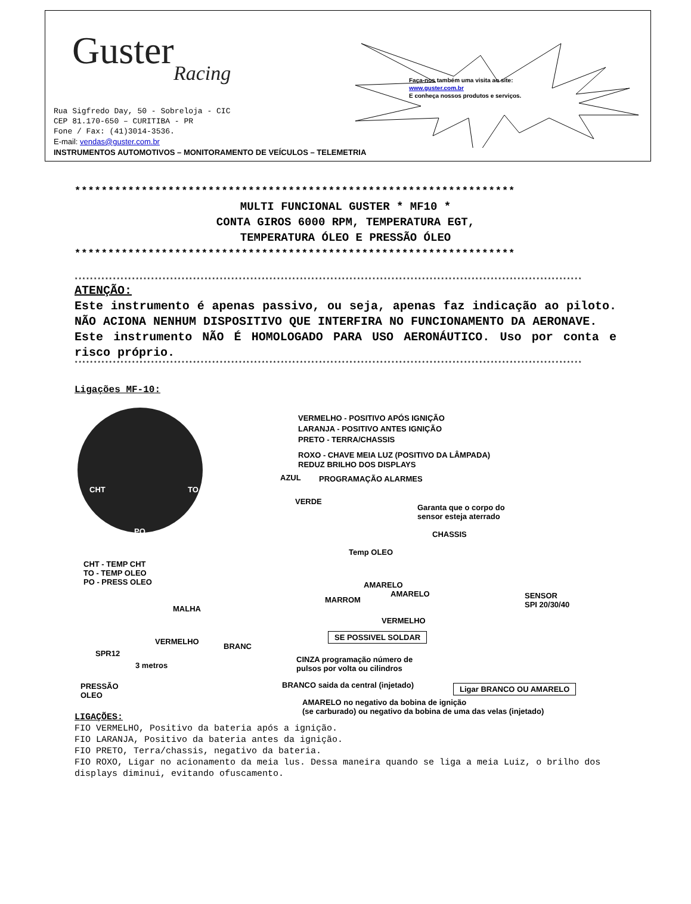Guster
Racing
Faça-nos também uma visita ao site:
www.guster.com.br
E conheça nossos produtos e serviços.
Rua Sigfredo Day, 50 - Sobreloja - CIC
CEP 81.170-650 – CURITIBA - PR
Fone / Fax: (41)3014-3536.
E-mail: vendas@guster.com.br
INSTRUMENTOS AUTOMOTIVOS – MONITORAMENTO DE VEÍCULOS – TELEMETRIA
******************************************************************
MULTI FUNCIONAL GUSTER * MF10 *
CONTA GIROS 6000 RPM, TEMPERATURA EGT,
TEMPERATURA ÓLEO E PRESSÃO ÓLEO
******************************************************************
*************************************************************************************************************************************
ATENÇÃO:
Este instrumento é apenas passivo, ou seja, apenas faz indicação ao piloto. NÃO ACIONA NENHUM DISPOSITIVO QUE INTERFIRA NO FUNCIONAMENTO DA AERONAVE.
Este instrumento NÃO É HOMOLOGADO PARA USO AERONÁUTICO. Uso por conta e risco próprio.
*************************************************************************************************************************************
Ligações MF-10:
CHT TO
PO
VERMELHO - POSITIVO APÓS IGNIÇÃO
LARANJA - POSITIVO ANTES IGNIÇÃO
PRETO - TERRA/CHASSIS
ROXO - CHAVE MEIA LUZ (POSITIVO DA LÂMPADA)
REDUZ BRILHO DOS DISPLAYS
AZUL PROGRAMAÇÃO ALARMES
VERDE
Garanta que o corpo do
sensor esteja aterrado
CHASSIS
Temp OLEO
CHT - TEMP CHT
TO - TEMP OLEO
PO - PRESS OLEO
AMARELO
MARROM
AMARELO
SENSOR
SPI 20/30/40
MALHA
VERMELHO
SE POSSIVEL SOLDAR
VERMELHO
BRANC
SPR12
3 metros
CINZA programação número de
pulsos por volta ou cilindros
PRESSÃO
OLEO
BRANCO saida da central (injetado) Ligar BRANCO OU AMARELO
AMARELO no negativo da bobina de ignição
(se carburado) ou negativo da bobina de uma das velas (injetado)
LIGAÇÕES:
FIO VERMELHO, Positivo da bateria após a ignição.
FIO LARANJA, Positivo da bateria antes da ignição.
FIO PRETO, Terra/chassis, negativo da bateria.
FIO ROXO, Ligar no acionamento da meia lus. Dessa maneira quando se liga a meia Luiz, o brilho dos displays diminui, evitando ofuscamento.